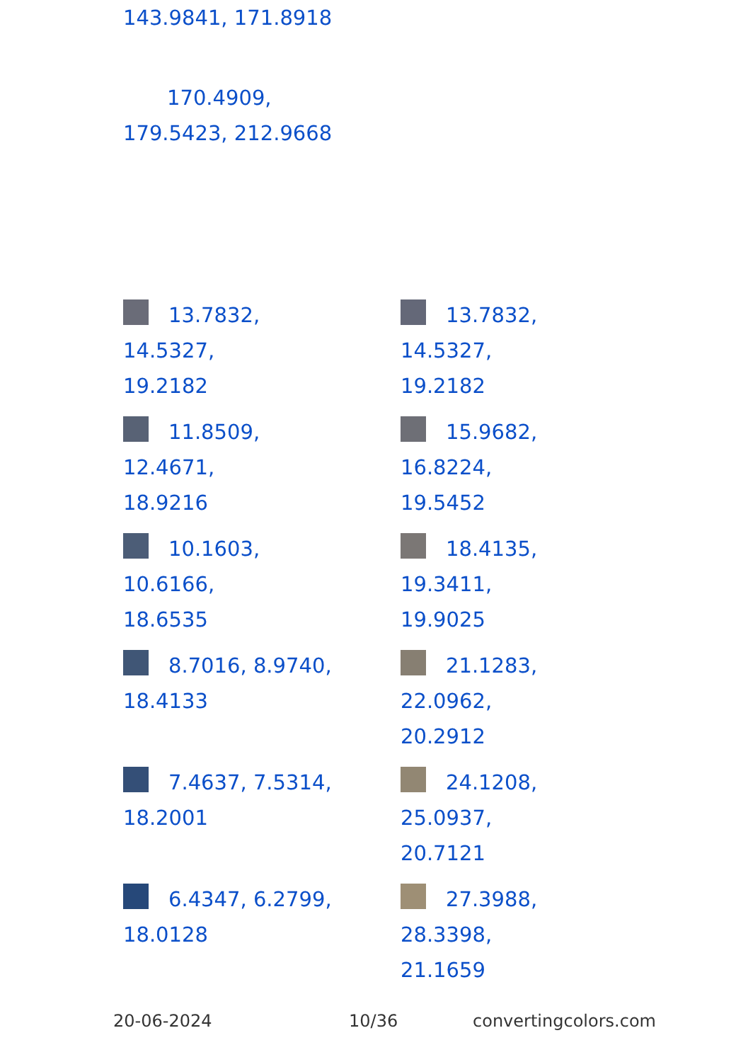143.9841, 171.8918
170.4909,
179.5423, 212.9668
13.7832, 14.5327,
19.2182
13.7832, 14.5327,
19.2182
11.8509, 12.4671,
18.9216
15.9682, 16.8224,
19.5452
10.1603, 10.6166,
18.6535
18.4135, 19.3411,
19.9025
8.7016, 8.9740,
18.4133
21.1283, 22.0962,
20.2912
7.4637, 7.5314,
18.2001
24.1208, 25.0937,
20.7121
6.4347, 6.2799,
18.0128
27.3988, 28.3398,
21.1659
20-06-2024 10/36 convertingcolors.com